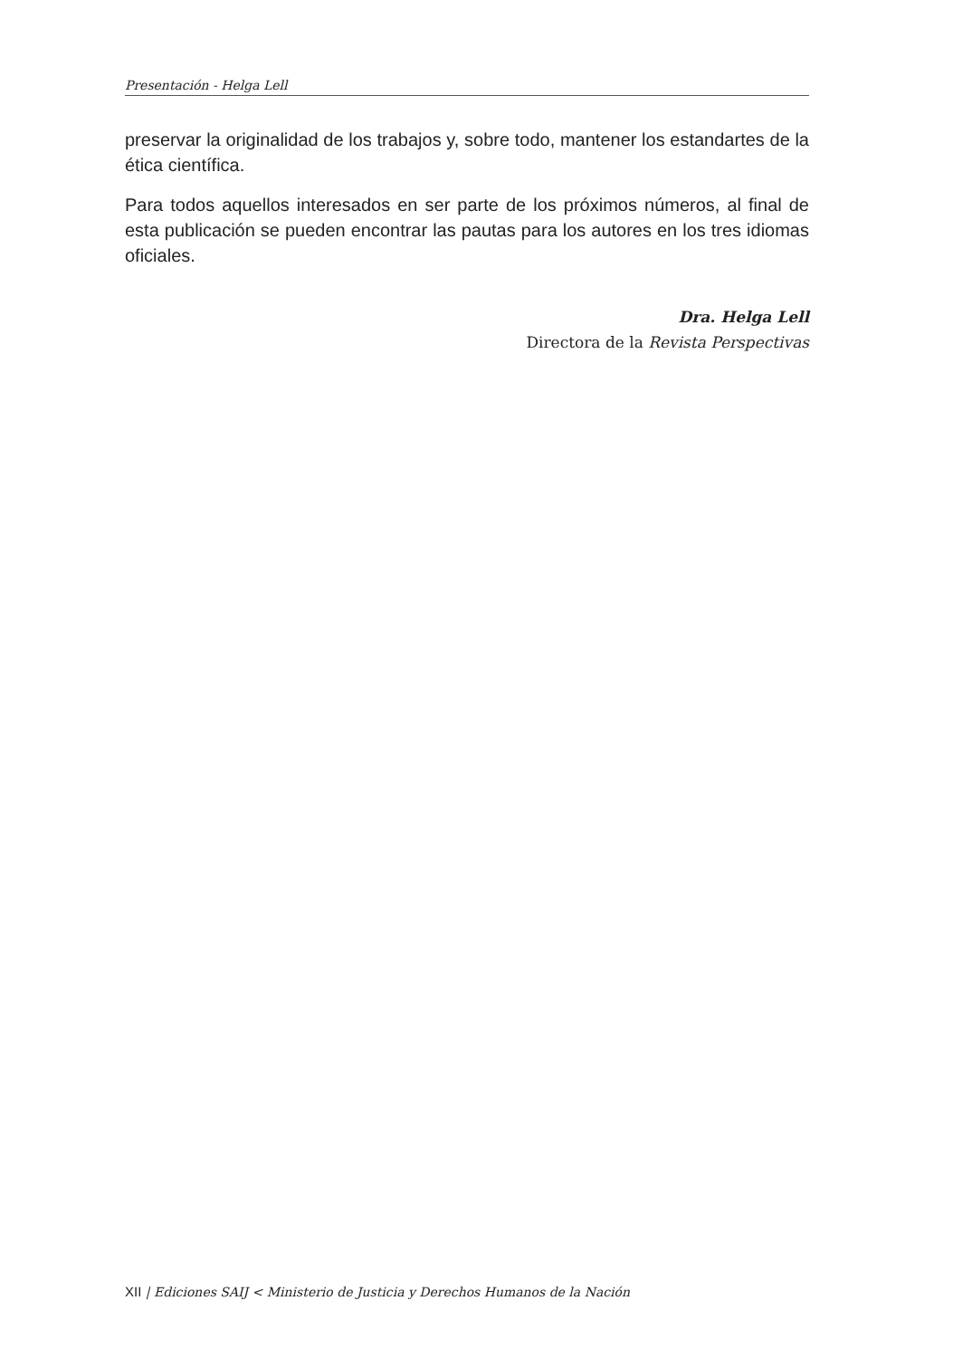Presentación - Helga Lell
preservar la originalidad de los trabajos y, sobre todo, mantener los estandartes de la ética científica.
Para todos aquellos interesados en ser parte de los próximos números, al final de esta publicación se pueden encontrar las pautas para los autores en los tres idiomas oficiales.
Dra. Helga Lell
Directora de la Revista Perspectivas
XII | Ediciones SAIJ < Ministerio de Justicia y Derechos Humanos de la Nación